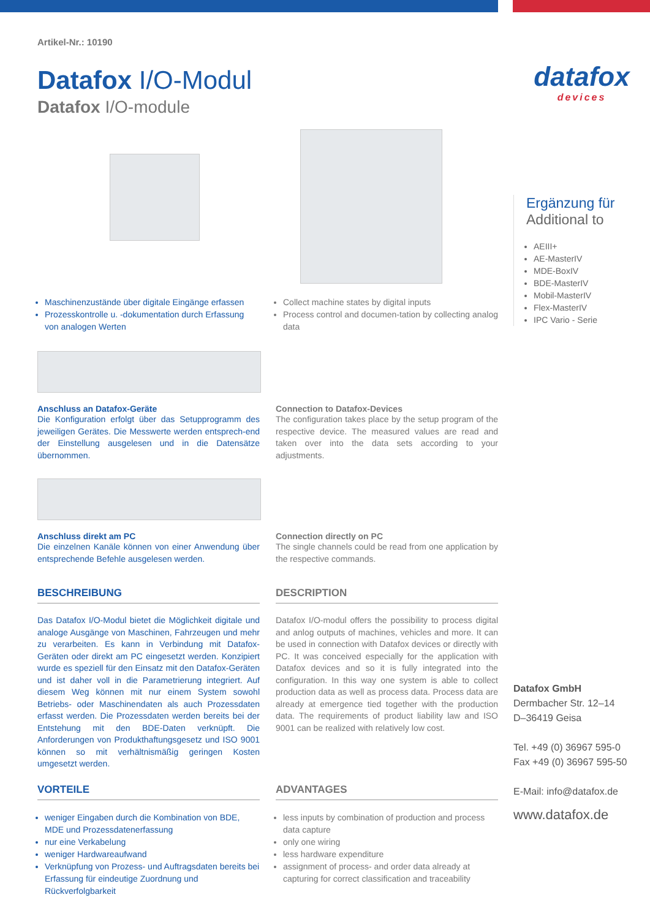Artikel-Nr.: 10190
Datafox I/O-Modul
Datafox I/O-module
Maschinenzustände über digitale Eingänge erfassen
Prozesskontrolle u. -dokumentation durch Erfassung von analogen Werten
Collect machine states by digital inputs
Process control and documen-tation by collecting analog data
Anschluss an Datafox-Geräte
Die Konfiguration erfolgt über das Setupprogramm des jeweiligen Gerätes. Die Messwerte werden entsprech-end der Einstellung ausgelesen und in die Datensätze übernommen.
Connection to Datafox-Devices
The configuration takes place by the setup program of the respective device. The measured values are read and taken over into the data sets according to your adjustments.
Anschluss direkt am PC
Die einzelnen Kanäle können von einer Anwendung über entsprechende Befehle ausgelesen werden.
Connection directly on PC
The single channels could be read from one application by the respective commands.
BESCHREIBUNG DESCRIPTION
Das Datafox I/O-Modul bietet die Möglichkeit digitale und analoge Ausgänge von Maschinen, Fahrzeugen und mehr zu verarbeiten. Es kann in Verbindung mit Datafox-Geräten oder direkt am PC eingesetzt werden. Konzipiert wurde es speziell für den Einsatz mit den Datafox-Geräten und ist daher voll in die Parametrierung integriert. Auf diesem Weg können mit nur einem System sowohl Betriebs- oder Maschinendaten als auch Prozessdaten erfasst werden. Die Prozessdaten werden bereits bei der Entstehung mit den BDE-Daten verknüpft. Die Anforderungen von Produkthaftungsgesetz und ISO 9001 können so mit verhältnismäßig geringen Kosten umgesetzt werden.
Datafox I/O-modul offers the possibility to process digital and anlog outputs of machines, vehicles and more. It can be used in connection with Datafox devices or directly with PC. It was conceived especially for the application with Datafox devices and so it is fully integrated into the configuration. In this way one system is able to collect production data as well as process data. Process data are already at emergence tied together with the production data. The requirements of product liability law and ISO 9001 can be realized with relatively low cost.
VORTEILE ADVANTAGES
weniger Eingaben durch die Kombination von BDE, MDE und Prozessdatenerfassung
nur eine Verkabelung
weniger Hardwareaufwand
Verknüpfung von Prozess- und Auftragsdaten bereits bei Erfassung für eindeutige Zuordnung und Rückverfolgbarkeit
less inputs by combination of production and process data capture
only one wiring
less hardware expenditure
assignment of process- and order data already at capturing for correct classification and traceability
datafox
devices
Ergänzung für
Additional to
AEIII+
AE-MasterIV
MDE-BoxIV
BDE-MasterIV
Mobil-MasterIV
Flex-MasterIV
IPC Vario - Serie
Datafox GmbH
Dermbacher Str. 12–14
D–36419 Geisa
Tel. +49 (0) 36967 595-0
Fax +49 (0) 36967 595-50
E-Mail: info@datafox.de
www.datafox.de